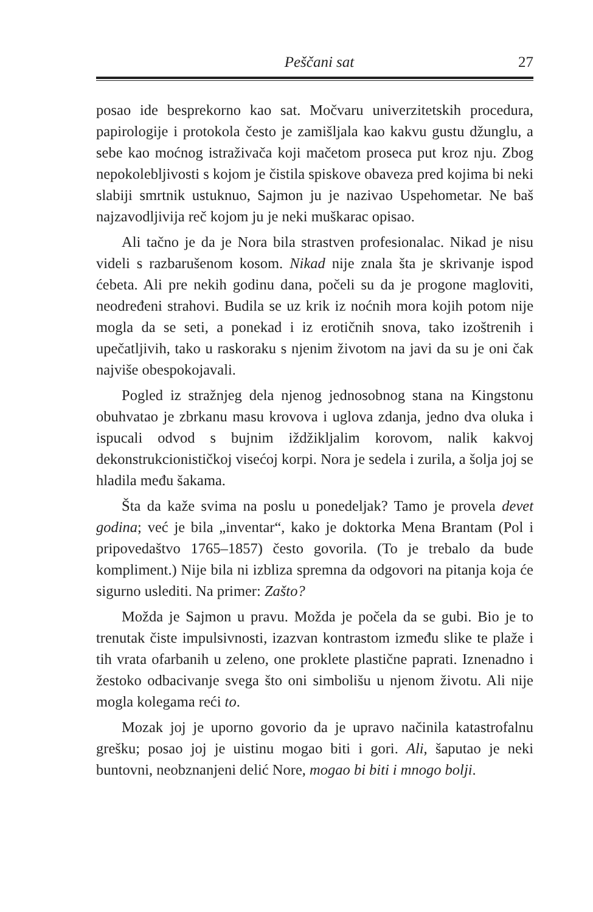Peščani sat 27
posao ide besprekorno kao sat. Močvaru univerzitetskih procedura, papirologije i protokola često je zamišljala kao kakvu gustu džunglu, a sebe kao moćnog istraživača koji mačetom proseca put kroz nju. Zbog nepokolebljivosti s kojom je čistila spiskove obaveza pred kojima bi neki slabiji smrtnik ustuknuo, Sajmon ju je nazivao Uspehometar. Ne baš najzavodljivija reč kojom ju je neki muškarac opisao.
Ali tačno je da je Nora bila strastven profesionalac. Nikad je nisu videli s razbarušenom kosom. Nikad nije znala šta je skrivanje ispod ćebeta. Ali pre nekih godinu dana, počeli su da je progone magloviti, neodređeni strahovi. Budila se uz krik iz noćnih mora kojih potom nije mogla da se seti, a ponekad i iz erotičnih snova, tako izoštrenih i upečatljivih, tako u raskoraku s njenim životom na javi da su je oni čak najviše obespokojavali.
Pogled iz stražnjeg dela njenog jednosobnog stana na Kingstonu obuhvatao je zbrkanu masu krovova i uglova zdanja, jedno dva oluka i ispucali odvod s bujnim iždžikljalim korovom, nalik kakvoj dekonstrukcionističkoj visećoj korpi. Nora je sedela i zurila, a šolja joj se hladila među šakama.
Šta da kaže svima na poslu u ponedeljak? Tamo je provela devet godina; već je bila „inventar“, kako je doktorka Mena Brantam (Pol i pripovedaštvo 1765–1857) često govorila. (To je trebalo da bude kompliment.) Nije bila ni izbliza spremna da odgovori na pitanja koja će sigurno uslediti. Na primer: Zašto?
Možda je Sajmon u pravu. Možda je počela da se gubi. Bio je to trenutak čiste impulsivnosti, izazvan kontrastom između slike te plaže i tih vrata ofarbanih u zeleno, one proklete plastične paprati. Iznenadno i žestoko odbacivanje svega što oni simbolišu u njenom životu. Ali nije mogla kolegama reći to.
Mozak joj je uporno govorio da je upravo načinila katastrofalnu grešku; posao joj je uistinu mogao biti i gori. Ali, šaputao je neki buntovni, neobznanjeni delić Nore, mogao bi biti i mnogo bolji.